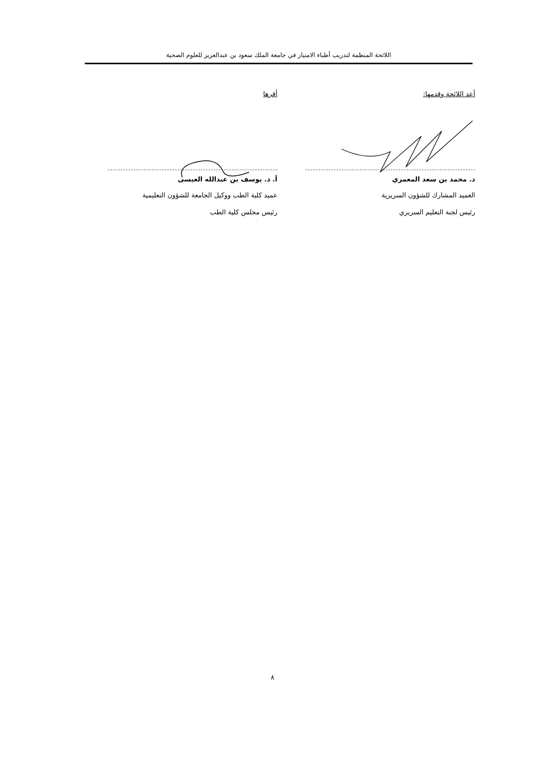اللائحة المنظمة لتدريب أطباء الامتياز في جامعة الملك سعود بن عبدالعزيز للعلوم الصحية
أعد اللائحة وقدمها:
د. محمد بن سعد المعمري
العميد المشارك للشؤون السريرية
رئيس لجنة التعليم السريري
أقرها
أ. د. يوسف بن عبدالله العيسى
عميد كلية الطب ووكيل الجامعة للشؤون التعليمية
رئيس مجلس كلية الطب
٨